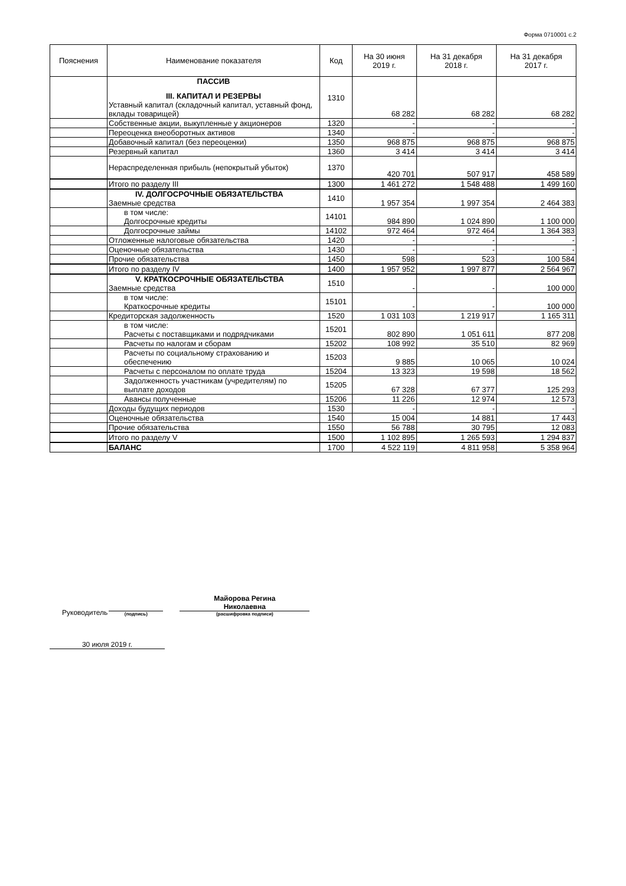Форма 0710001 с.2
| Пояснения | Наименование показателя | Код | На 30 июня 2019 г. | На 31 декабря 2018 г. | На 31 декабря 2017 г. |
| --- | --- | --- | --- | --- | --- |
| | ПАССИВ III. КАПИТАЛ И РЕЗЕРВЫ Уставный капитал (складочный капитал, уставный фонд, вклады товарищей) | 1310 | 68 282 | 68 282 | 68 282 |
| | Собственные акции, выкупленные у акционеров | 1320 | - | - | - |
| | Переоценка внеоборотных активов | 1340 | - | - | - |
| | Добавочный капитал (без переоценки) | 1350 | 968 875 | 968 875 | 968 875 |
| | Резервный капитал | 1360 | 3 414 | 3 414 | 3 414 |
| | Нераспределенная прибыль (непокрытый убыток) | 1370 | 420 701 | 507 917 | 458 589 |
| | Итого по разделу III | 1300 | 1 461 272 | 1 548 488 | 1 499 160 |
| | IV. ДОЛГОСРОЧНЫЕ ОБЯЗАТЕЛЬСТВА Заемные средства | 1410 | 1 957 354 | 1 997 354 | 2 464 383 |
| | в том числе: Долгосрочные кредиты | 14101 | 984 890 | 1 024 890 | 1 100 000 |
| | Долгосрочные займы | 14102 | 972 464 | 972 464 | 1 364 383 |
| | Отложенные налоговые обязательства | 1420 | - | - | - |
| | Оценочные обязательства | 1430 | - | - | - |
| | Прочие обязательства | 1450 | 598 | 523 | 100 584 |
| | Итого по разделу IV | 1400 | 1 957 952 | 1 997 877 | 2 564 967 |
| | V. КРАТКОСРОЧНЫЕ ОБЯЗАТЕЛЬСТВА Заемные средства | 1510 | - | - | 100 000 |
| | в том числе: Краткосрочные кредиты | 15101 | - | - | 100 000 |
| | Кредиторская задолженность | 1520 | 1 031 103 | 1 219 917 | 1 165 311 |
| | в том числе: Расчеты с поставщиками и подрядчиками | 15201 | 802 890 | 1 051 611 | 877 208 |
| | Расчеты по налогам и сборам | 15202 | 108 992 | 35 510 | 82 969 |
| | Расчеты по социальному страхованию и обеспечению | 15203 | 9 885 | 10 065 | 10 024 |
| | Расчеты с персоналом по оплате труда | 15204 | 13 323 | 19 598 | 18 562 |
| | Задолженность участникам (учредителям) по выплате доходов | 15205 | 67 328 | 67 377 | 125 293 |
| | Авансы полученные | 15206 | 11 226 | 12 974 | 12 573 |
| | Доходы будущих периодов | 1530 | - | - | - |
| | Оценочные обязательства | 1540 | 15 004 | 14 881 | 17 443 |
| | Прочие обязательства | 1550 | 56 788 | 30 795 | 12 083 |
| | Итого по разделу V | 1500 | 1 102 895 | 1 265 593 | 1 294 837 |
| | БАЛАНС | 1700 | 4 522 119 | 4 811 958 | 5 358 964 |
Руководитель
(подпись)
Майорова Регина
Николаевна
(расшифровка подписи)
30 июля 2019 г.